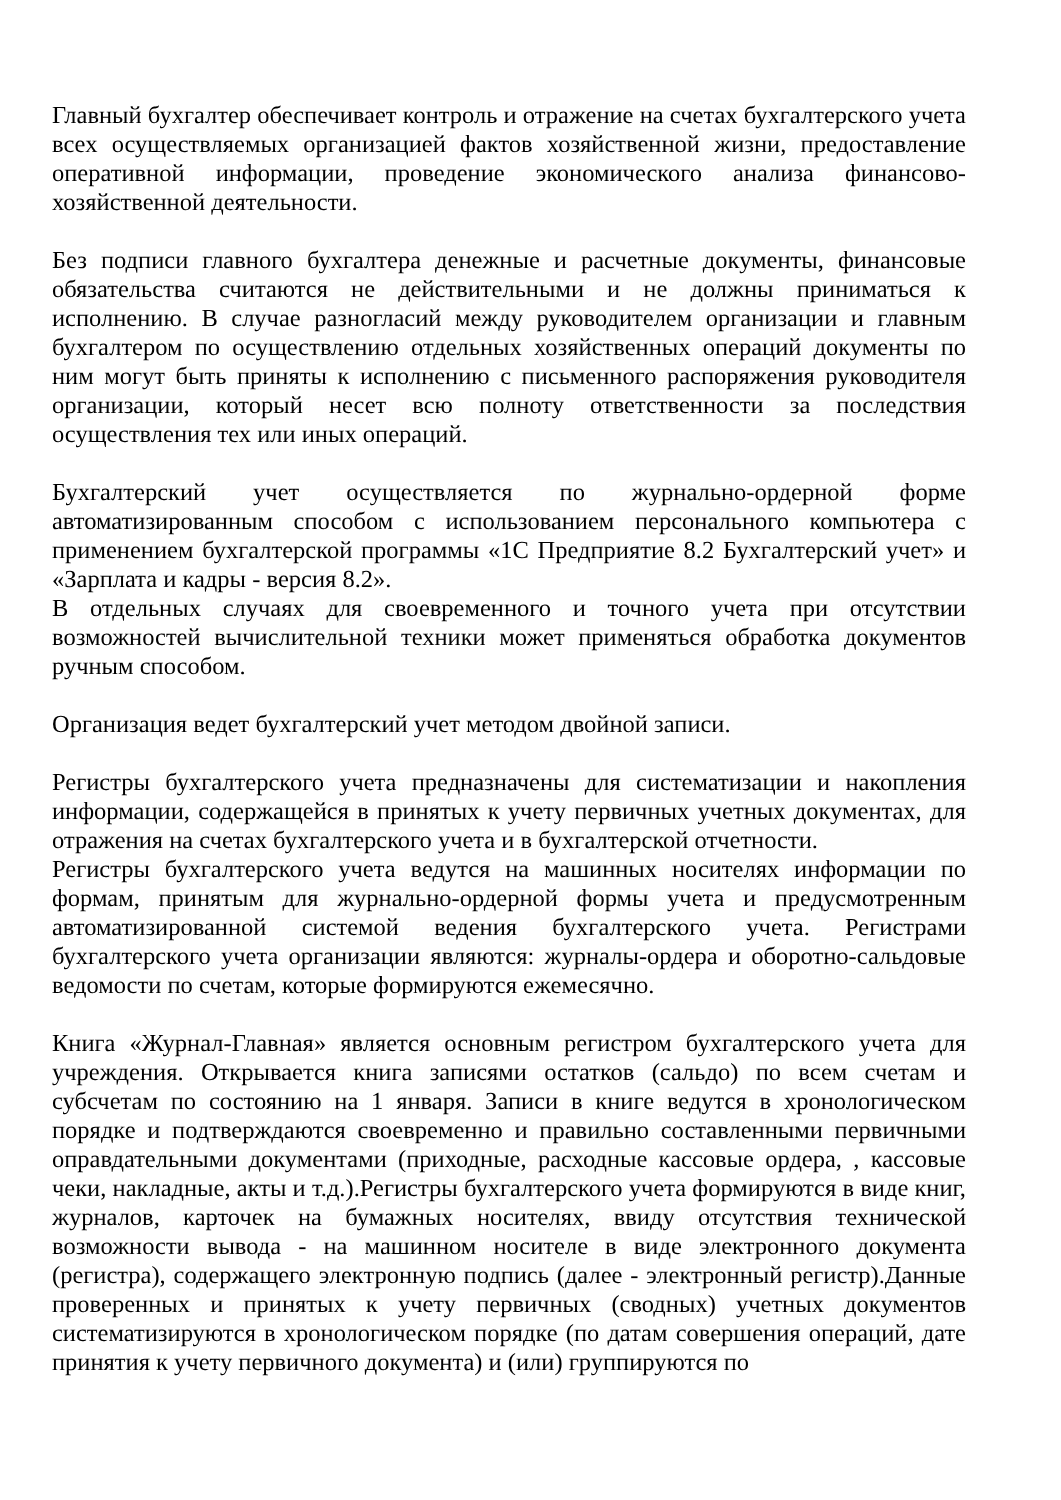Главный бухгалтер обеспечивает контроль и отражение на счетах бухгалтерского учета всех осуществляемых организацией фактов хозяйственной жизни, предоставление оперативной информации, проведение экономического анализа финансово- хозяйственной деятельности.
Без подписи главного бухгалтера денежные и расчетные документы, финансовые обязательства считаются не действительными и не должны приниматься к исполнению. В случае разногласий между руководителем организации и главным бухгалтером по осуществлению отдельных хозяйственных операций документы по ним могут быть приняты к исполнению с письменного распоряжения руководителя организации, который несет всю полноту ответственности за последствия осуществления тех или иных операций.
Бухгалтерский учет осуществляется по журнально-ордерной форме автоматизированным способом с использованием персонального компьютера с применением бухгалтерской программы «1С Предприятие 8.2 Бухгалтерский учет» и «Зарплата и кадры - версия 8.2».
В отдельных случаях для своевременного и точного учета при отсутствии возможностей вычислительной техники может применяться обработка документов ручным способом.
Организация ведет бухгалтерский учет методом двойной записи.
Регистры бухгалтерского учета предназначены для систематизации и накопления информации, содержащейся в принятых к учету первичных учетных документах, для отражения на счетах бухгалтерского учета и в бухгалтерской отчетности.
Регистры бухгалтерского учета ведутся на машинных носителях информации по формам, принятым для журнально-ордерной формы учета и предусмотренным автоматизированной системой ведения бухгалтерского учета. Регистрами бухгалтерского учета организации являются: журналы-ордера и оборотно-сальдовые ведомости по счетам, которые формируются ежемесячно.
Книга «Журнал-Главная» является основным регистром бухгалтерского учета для учреждения. Открывается книга записями остатков (сальдо) по всем счетам и субсчетам по состоянию на 1 января. Записи в книге ведутся в хронологическом порядке и подтверждаются своевременно и правильно составленными первичными оправдательными документами (приходные, расходные кассовые ордера, , кассовые чеки, накладные, акты и т.д.).Регистры бухгалтерского учета формируются в виде книг, журналов, карточек на бумажных носителях, ввиду отсутствия технической возможности вывода - на машинном носителе в виде электронного документа (регистра), содержащего электронную подпись (далее - электронный регистр).Данные проверенных и принятых к учету первичных (сводных) учетных документов систематизируются в хронологическом порядке (по датам совершения операций, дате принятия к учету первичного документа) и (или) группируются по